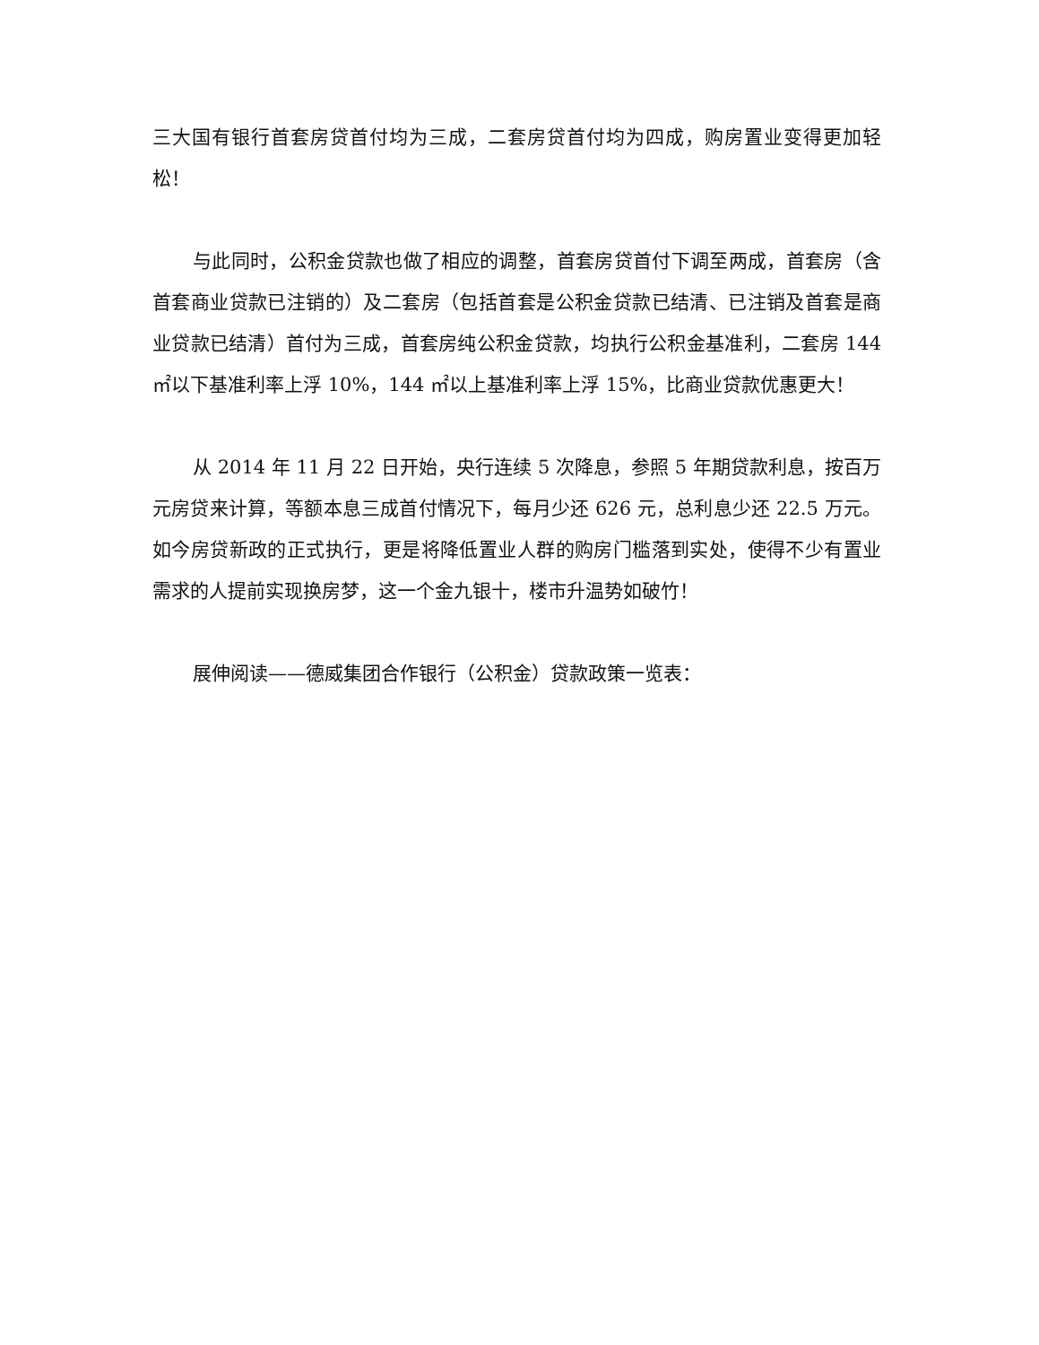三大国有银行首套房贷首付均为三成，二套房贷首付均为四成，购房置业变得更加轻松！
与此同时，公积金贷款也做了相应的调整，首套房贷首付下调至两成，首套房（含首套商业贷款已注销的）及二套房（包括首套是公积金贷款已结清、已注销及首套是商业贷款已结清）首付为三成，首套房纯公积金贷款，均执行公积金基准利，二套房 144 ㎡以下基准利率上浮 10%，144 ㎡以上基准利率上浮 15%，比商业贷款优惠更大！
从 2014 年 11 月 22 日开始，央行连续 5 次降息，参照 5 年期贷款利息，按百万元房贷来计算，等额本息三成首付情况下，每月少还 626 元，总利息少还 22.5 万元。如今房贷新政的正式执行，更是将降低置业人群的购房门槛落到实处，使得不少有置业需求的人提前实现换房梦，这一个金九银十，楼市升温势如破竹！
展伸阅读——德威集团合作银行（公积金）贷款政策一览表：